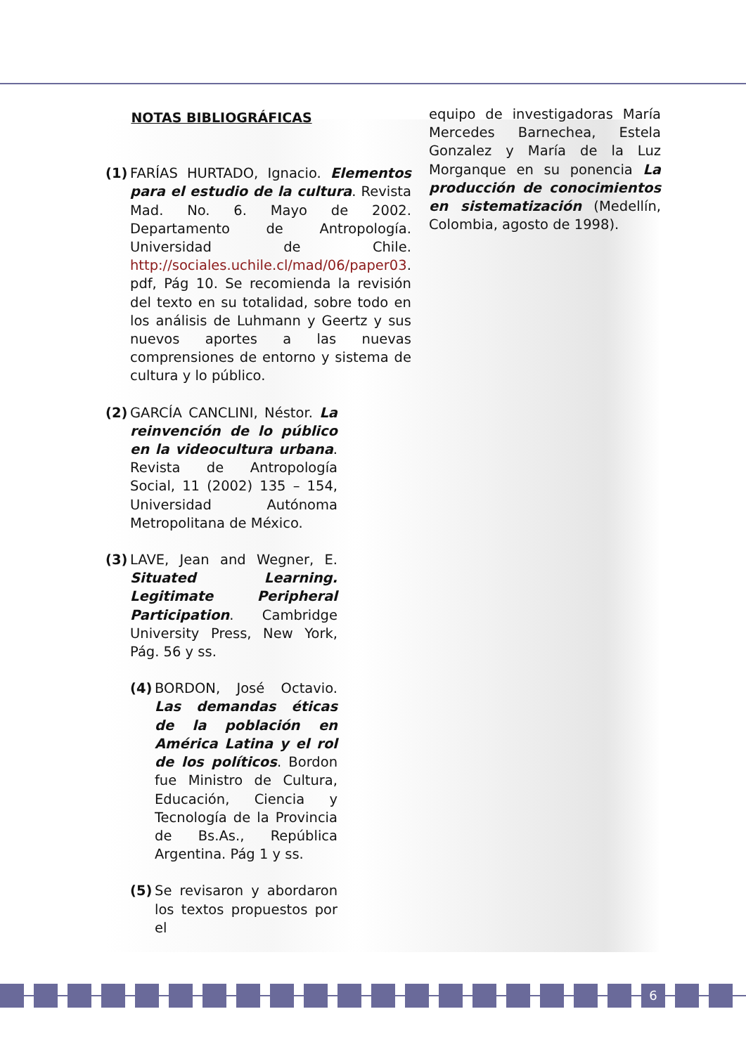NOTAS BIBLIOGRÁFICAS
(1)
FARÍAS HURTADO, Ignacio. Elementos para el estudio de la cultura. Revista Mad. No. 6. Mayo de 2002. Departamento de Antropología. Universidad de Chile. http://sociales.uchile.cl/mad/06/paper03. pdf, Pág 10. Se recomienda la revisión del texto en su totalidad, sobre todo en los análisis de Luhmann y Geertz y sus nuevos aportes a las nuevas comprensiones de entorno y sistema de cultura y lo público.
(2)
GARCÍA CANCLINI, Néstor. La reinvención de lo público en la videocultura urbana. Revista de Antropología Social, 11 (2002) 135 – 154, Universidad Autónoma Metropolitana de México.
(3)
LAVE, Jean and Wegner, E. Situated Learning. Legitimate Peripheral Participation. Cambridge University Press, New York, Pág. 56 y ss.
(4)
BORDON, José Octavio. Las demandas éticas de la población en América Latina y el rol de los políticos. Bordon fue Ministro de Cultura, Educación, Ciencia y Tecnología de la Provincia de Bs.As., República Argentina. Pág 1 y ss.
(5)
Se revisaron y abordaron los textos propuestos por el
equipo de investigadoras María Mercedes Barnechea, Estela Gonzalez y María de la Luz Morganque en su ponencia La producción de conocimientos en sistematización (Medellín, Colombia, agosto de 1998).
6